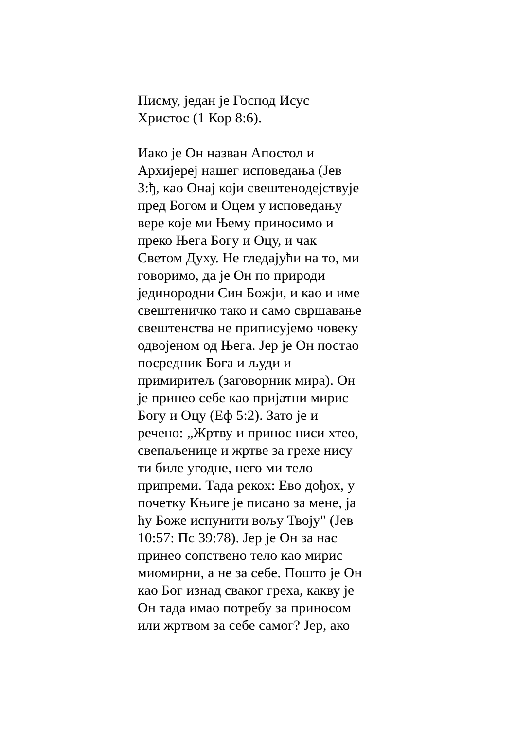Писму, један је Господ Исус
Христос (1 Кор 8:6).
Иако је Он назван Апостол и
Архијереј нашег исповедања (Јев
3:ђ, као Онај који свештенодејствује
пред Богом и Оцем у исповедању
вере које ми Њему приносимо и
преко Њега Богу и Оцу, и чак
Светом Духу. Не гледајући на то, ми
говоримо, да је Он по природи
јединородни Син Божји, и као и име
свештеничко тако и само свршавање
свештенства не приписујемо човеку
одвојеном од Њега. Јер је Он постао
посредник Бога и људи и
примиритељ (заговорник мира). Он
је принео себе као пријатни мирис
Богу и Оцу (Еф 5:2). Зато је и
речено: „Жртву и принос ниси хтео,
свепаљенице и жртве за грехе нису
ти биле угодне, него ми тело
припреми. Тада рекох: Ево дођох, у
почетку Књиге је писано за мене, ја
ћу Боже испунити вољу Твоју" (Јев
10:57: Пс 39:78). Јер је Он за нас
принео сопствено тело као мирис
миомирни, а не за себе. Пошто је Он
као Бог изнад сваког греха, какву је
Он тада имао потребу за приносом
или жртвом за себе самог? Јер, ако